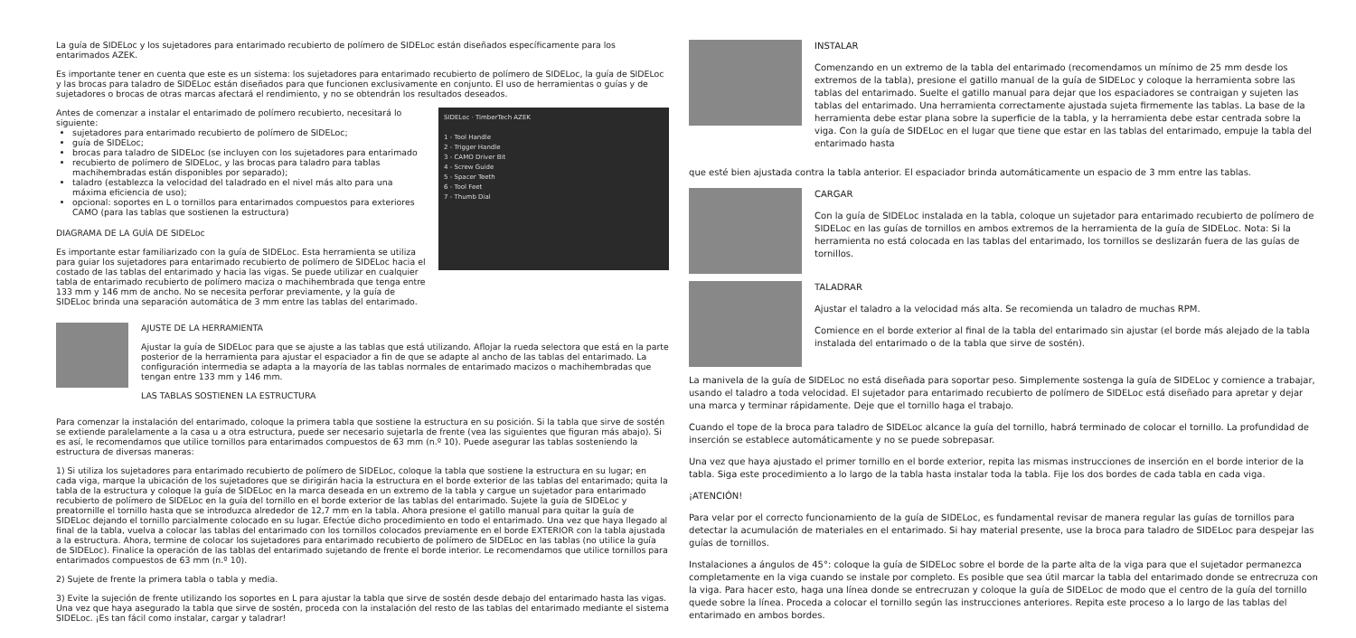La guía de SIDELoc y los sujetadores para entarimado recubierto de polímero de SIDELoc están diseñados específicamente para los entarimados AZEK.
Es importante tener en cuenta que este es un sistema: los sujetadores para entarimado recubierto de polímero de SIDELoc, la guía de SIDELoc y las brocas para taladro de SIDELoc están diseñados para que funcionen exclusivamente en conjunto. El uso de herramientas o guías y de sujetadores o brocas de otras marcas afectará el rendimiento, y no se obtendrán los resultados deseados.
Antes de comenzar a instalar el entarimado de polímero recubierto, necesitará lo siguiente:
sujetadores para entarimado recubierto de polímero de SIDELoc;
guía de SIDELoc;
brocas para taladro de SIDELoc (se incluyen con los sujetadores para entarimado
recubierto de polímero de SIDELoc, y las brocas para taladro para tablas machihembradas están disponibles por separado);
taladro (establezca la velocidad del taladrado en el nivel más alto para una máxima eficiencia de uso);
opcional: soportes en L o tornillos para entarimados compuestos para exteriores CAMO (para las tablas que sostienen la estructura)
DIAGRAMA DE LA GUÍA DE SIDELoc
Es importante estar familiarizado con la guía de SIDELoc. Esta herramienta se utiliza para guiar los sujetadores para entarimado recubierto de polímero de SIDELoc hacia el costado de las tablas del entarimado y hacia las vigas. Se puede utilizar en cualquier tabla de entarimado recubierto de polímero maciza o machihembrada que tenga entre 133 mm y 146 mm de ancho. No se necesita perforar previamente, y la guía de SIDELoc brinda una separación automática de 3 mm entre las tablas del entarimado.
SIDELoc · TimberTech AZEK
1 - Tool Handle
2 - Trigger Handle
3 - CAMO Driver Bit
4 - Screw Guide
5 - Spacer Teeth
6 - Tool Feet
7 - Thumb Dial
AJUSTE DE LA HERRAMIENTA
Ajustar la guía de SIDELoc para que se ajuste a las tablas que está utilizando. Aflojar la rueda selectora que está en la parte posterior de la herramienta para ajustar el espaciador a fin de que se adapte al ancho de las tablas del entarimado. La configuración intermedia se adapta a la mayoría de las tablas normales de entarimado macizos o machihembradas que tengan entre 133 mm y 146 mm.
LAS TABLAS SOSTIENEN LA ESTRUCTURA
Para comenzar la instalación del entarimado, coloque la primera tabla que sostiene la estructura en su posición. Si la tabla que sirve de sostén se extiende paralelamente a la casa u a otra estructura, puede ser necesario sujetarla de frente (vea las siguientes que figuran más abajo). Si es así, le recomendamos que utilice tornillos para entarimados compuestos de 63 mm (n.º 10). Puede asegurar las tablas sosteniendo la estructura de diversas maneras:
1) Si utiliza los sujetadores para entarimado recubierto de polímero de SIDELoc, coloque la tabla que sostiene la estructura en su lugar; en cada viga, marque la ubicación de los sujetadores que se dirigirán hacia la estructura en el borde exterior de las tablas del entarimado; quita la tabla de la estructura y coloque la guía de SIDELoc en la marca deseada en un extremo de la tabla y cargue un sujetador para entarimado recubierto de polímero de SIDELoc en la guía del tornillo en el borde exterior de las tablas del entarimado. Sujete la guía de SIDELoc y preatornille el tornillo hasta que se introduzca alrededor de 12,7 mm en la tabla. Ahora presione el gatillo manual para quitar la guía de SIDELoc dejando el tornillo parcialmente colocado en su lugar. Efectúe dicho procedimiento en todo el entarimado. Una vez que haya llegado al final de la tabla, vuelva a colocar las tablas del entarimado con los tornillos colocados previamente en el borde EXTERIOR con la tabla ajustada a la estructura. Ahora, termine de colocar los sujetadores para entarimado recubierto de polímero de SIDELoc en las tablas (no utilice la guía de SIDELoc). Finalice la operación de las tablas del entarimado sujetando de frente el borde interior. Le recomendamos que utilice tornillos para entarimados compuestos de 63 mm (n.º 10).
2) Sujete de frente la primera tabla o tabla y media.
3) Evite la sujeción de frente utilizando los soportes en L para ajustar la tabla que sirve de sostén desde debajo del entarimado hasta las vigas. Una vez que haya asegurado la tabla que sirve de sostén, proceda con la instalación del resto de las tablas del entarimado mediante el sistema SIDELoc. ¡Es tan fácil como instalar, cargar y taladrar!
INSTALAR
Comenzando en un extremo de la tabla del entarimado (recomendamos un mínimo de 25 mm desde los extremos de la tabla), presione el gatillo manual de la guía de SIDELoc y coloque la herramienta sobre las tablas del entarimado. Suelte el gatillo manual para dejar que los espaciadores se contraigan y sujeten las tablas del entarimado. Una herramienta correctamente ajustada sujeta firmemente las tablas. La base de la herramienta debe estar plana sobre la superficie de la tabla, y la herramienta debe estar centrada sobre la viga. Con la guía de SIDELoc en el lugar que tiene que estar en las tablas del entarimado, empuje la tabla del entarimado hasta
que esté bien ajustada contra la tabla anterior. El espaciador brinda automáticamente un espacio de 3 mm entre las tablas.
CARGAR
Con la guía de SIDELoc instalada en la tabla, coloque un sujetador para entarimado recubierto de polímero de SIDELoc en las guías de tornillos en ambos extremos de la herramienta de la guía de SIDELoc. Nota: Si la herramienta no está colocada en las tablas del entarimado, los tornillos se deslizarán fuera de las guías de tornillos.
TALADRAR
Ajustar el taladro a la velocidad más alta. Se recomienda un taladro de muchas RPM.
Comience en el borde exterior al final de la tabla del entarimado sin ajustar (el borde más alejado de la tabla instalada del entarimado o de la tabla que sirve de sostén).
La manivela de la guía de SIDELoc no está diseñada para soportar peso. Simplemente sostenga la guía de SIDELoc y comience a trabajar, usando el taladro a toda velocidad. El sujetador para entarimado recubierto de polímero de SIDELoc está diseñado para apretar y dejar una marca y terminar rápidamente. Deje que el tornillo haga el trabajo.
Cuando el tope de la broca para taladro de SIDELoc alcance la guía del tornillo, habrá terminado de colocar el tornillo. La profundidad de inserción se establece automáticamente y no se puede sobrepasar.
Una vez que haya ajustado el primer tornillo en el borde exterior, repita las mismas instrucciones de inserción en el borde interior de la tabla. Siga este procedimiento a lo largo de la tabla hasta instalar toda la tabla. Fije los dos bordes de cada tabla en cada viga.
¡ATENCIÓN!
Para velar por el correcto funcionamiento de la guía de SIDELoc, es fundamental revisar de manera regular las guías de tornillos para detectar la acumulación de materiales en el entarimado. Si hay material presente, use la broca para taladro de SIDELoc para despejar las guías de tornillos.
Instalaciones a ángulos de 45°: coloque la guía de SIDELoc sobre el borde de la parte alta de la viga para que el sujetador permanezca completamente en la viga cuando se instale por completo. Es posible que sea útil marcar la tabla del entarimado donde se entrecruza con la viga. Para hacer esto, haga una línea donde se entrecruzan y coloque la guía de SIDELoc de modo que el centro de la guía del tornillo quede sobre la línea. Proceda a colocar el tornillo según las instrucciones anteriores. Repita este proceso a lo largo de las tablas del entarimado en ambos bordes.